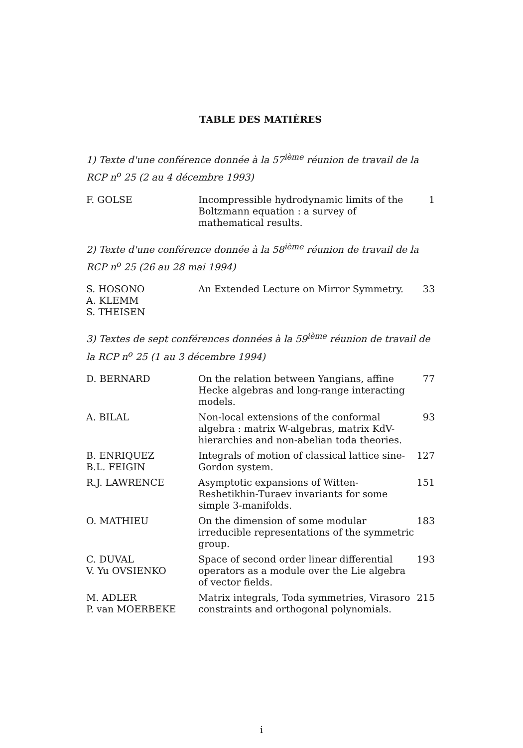TABLE DES MATIÈRES
1) Texte d'une conférence donnée à la 57<sup>ième</sup> réunion de travail de la RCP n<sup>o</sup> 25 (2 au 4 décembre 1993)
| F. GOLSE | Incompressible hydrodynamic limits of the Boltzmann equation : a survey of mathematical results. | 1 |
2) Texte d'une conférence donnée à la 58<sup>ième</sup> réunion de travail de la RCP n<sup>o</sup> 25 (26 au 28 mai 1994)
| S. HOSONO A. KLEMM S. THEISEN | An Extended Lecture on Mirror Symmetry. | 33 |
3) Textes de sept conférences données à la 59<sup>ième</sup> réunion de travail de la RCP n<sup>o</sup> 25 (1 au 3 décembre 1994)
| D. BERNARD | On the relation between Yangians, affine Hecke algebras and long-range interacting models. | 77 |
| A. BILAL | Non-local extensions of the conformal algebra : matrix W-algebras, matrix KdV-hierarchies and non-abelian toda theories. | 93 |
| B. ENRIQUEZ B.L. FEIGIN | Integrals of motion of classical lattice sine-Gordon system. | 127 |
| R.J. LAWRENCE | Asymptotic expansions of Witten-Reshetikhin-Turaev invariants for some simple 3-manifolds. | 151 |
| O. MATHIEU | On the dimension of some modular irreducible representations of the symmetric group. | 183 |
| C. DUVAL V. Yu OVSIENKO | Space of second order linear differential operators as a module over the Lie algebra of vector fields. | 193 |
| M. ADLER P. van MOERBEKE | Matrix integrals, Toda symmetries, Virasoro constraints and orthogonal polynomials. | 215 |
i